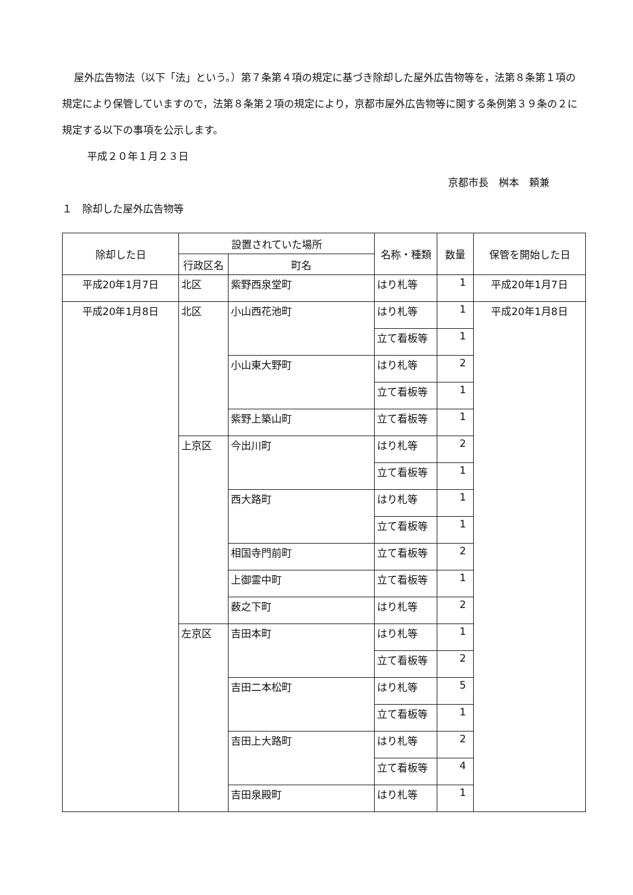屋外広告物法（以下「法」という。）第７条第４項の規定に基づき除却した屋外広告物等を，法第８条第１項の規定により保管していますので，法第８条第２項の規定により，京都市屋外広告物等に関する条例第３９条の２に規定する以下の事項を公示します。
平成２０年１月２３日
京都市長　桝本　頼兼
１　除却した屋外広告物等
| 除却した日 | 設置されていた場所 | | 名称・種類 | 数量 | 保管を開始した日 |
| --- | --- | --- | --- | --- | --- |
| | 行政区名 | 町名 | | | |
| 平成20年1月7日 | 北区 | 紫野西泉堂町 | はり札等 | 1 | 平成20年1月7日 |
| 平成20年1月8日 | 北区 | 小山西花池町 | はり札等 | 1 | 平成20年1月8日 |
| | | | 立て看板等 | 1 | |
| | | 小山東大野町 | はり札等 | 2 | |
| | | | 立て看板等 | 1 | |
| | | 紫野上築山町 | 立て看板等 | 1 | |
| | 上京区 | 今出川町 | はり札等 | 2 | |
| | | | 立て看板等 | 1 | |
| | | 西大路町 | はり札等 | 1 | |
| | | | 立て看板等 | 1 | |
| | | 相国寺門前町 | 立て看板等 | 2 | |
| | | 上御霊中町 | 立て看板等 | 1 | |
| | | 薮之下町 | はり札等 | 2 | |
| | 左京区 | 吉田本町 | はり札等 | 1 | |
| | | | 立て看板等 | 2 | |
| | | 吉田二本松町 | はり札等 | 5 | |
| | | | 立て看板等 | 1 | |
| | | 吉田上大路町 | はり札等 | 2 | |
| | | | 立て看板等 | 4 | |
| | | 吉田泉殿町 | はり札等 | 1 | |